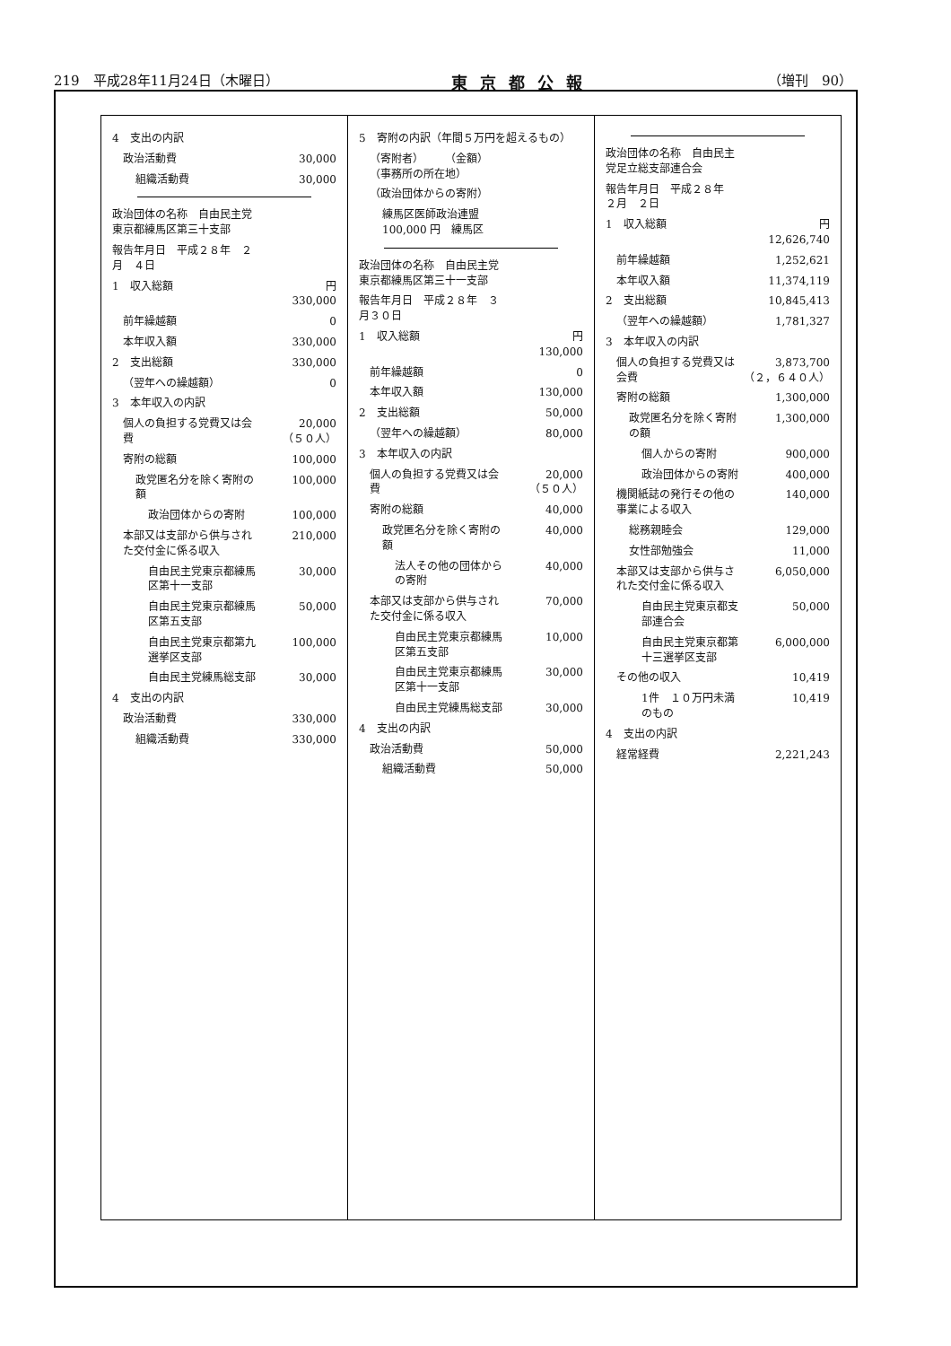219　平成28年11月24日（木曜日） 東京都公報 （増刊　90）
| 4 支出の内訳 | |
| 政治活動費 | 30,000 |
| 組織活動費 | 30,000 |
| 政治団体の名称 自由民主党東京都練馬区第三十支部 | |
| 報告年月日 平成２８年 ２月 ４日 | |
| 1 収入総額 | 円 330,000 |
| 前年繰越額 | 0 |
| 本年収入額 | 330,000 |
| 2 支出総額 | 330,000 |
| （翌年への繰越額） | 0 |
| 3 本年収入の内訳 | |
| 個人の負担する党費又は会費 | 20,000 （５０人） |
| 寄附の総額 | 100,000 |
| 政党匿名分を除く寄附の額 | 100,000 |
| 政治団体からの寄附 | 100,000 |
| 本部又は支部から供与された交付金に係る収入 | 210,000 |
| 自由民主党東京都練馬区第十一支部 | 30,000 |
| 自由民主党東京都練馬区第五支部 | 50,000 |
| 自由民主党東京都第九選挙区支部 | 100,000 |
| 自由民主党練馬総支部 | 30,000 |
| 4 支出の内訳 | |
| 政治活動費 | 330,000 |
| 組織活動費 | 330,000 |
| 5 寄附の内訳（年間５万円を超えるもの） | |
| （寄附者） （金額） （事務所の所在地） | |
| （政治団体からの寄附） | |
| 練馬区医師政治連盟 100,000 円 練馬区 | |
| 政治団体の名称 自由民主党東京都練馬区第三十一支部 | |
| 報告年月日 平成２８年 ３月３０日 | |
| 1 収入総額 | 円 130,000 |
| 前年繰越額 | 0 |
| 本年収入額 | 130,000 |
| 2 支出総額 | 50,000 |
| （翌年への繰越額） | 80,000 |
| 3 本年収入の内訳 | |
| 個人の負担する党費又は会費 | 20,000 （５０人） |
| 寄附の総額 | 40,000 |
| 政党匿名分を除く寄附の額 | 40,000 |
| 法人その他の団体からの寄附 | 40,000 |
| 本部又は支部から供与された交付金に係る収入 | 70,000 |
| 自由民主党東京都練馬区第五支部 | 10,000 |
| 自由民主党東京都練馬区第十一支部 | 30,000 |
| 自由民主党練馬総支部 | 30,000 |
| 4 支出の内訳 | |
| 政治活動費 | 50,000 |
| 組織活動費 | 50,000 |
| 政治団体の名称 自由民主党足立総支部連合会 | |
| 報告年月日 平成２８年 ２月 ２日 | |
| 1 収入総額 | 円 12,626,740 |
| 前年繰越額 | 1,252,621 |
| 本年収入額 | 11,374,119 |
| 2 支出総額 | 10,845,413 |
| （翌年への繰越額） | 1,781,327 |
| 3 本年収入の内訳 | |
| 個人の負担する党費又は会費 | 3,873,700 （２，６４０人） |
| 寄附の総額 | 1,300,000 |
| 政党匿名分を除く寄附の額 | 1,300,000 |
| 個人からの寄附 | 900,000 |
| 政治団体からの寄附 | 400,000 |
| 機関紙誌の発行その他の事業による収入 | 140,000 |
| 総務親睦会 | 129,000 |
| 女性部勉強会 | 11,000 |
| 本部又は支部から供与された交付金に係る収入 | 6,050,000 |
| 自由民主党東京都支部連合会 | 50,000 |
| 自由民主党東京都第十三選挙区支部 | 6,000,000 |
| その他の収入 | 10,419 |
| 1件 １０万円未満のもの | 10,419 |
| 4 支出の内訳 | |
| 経常経費 | 2,221,243 |